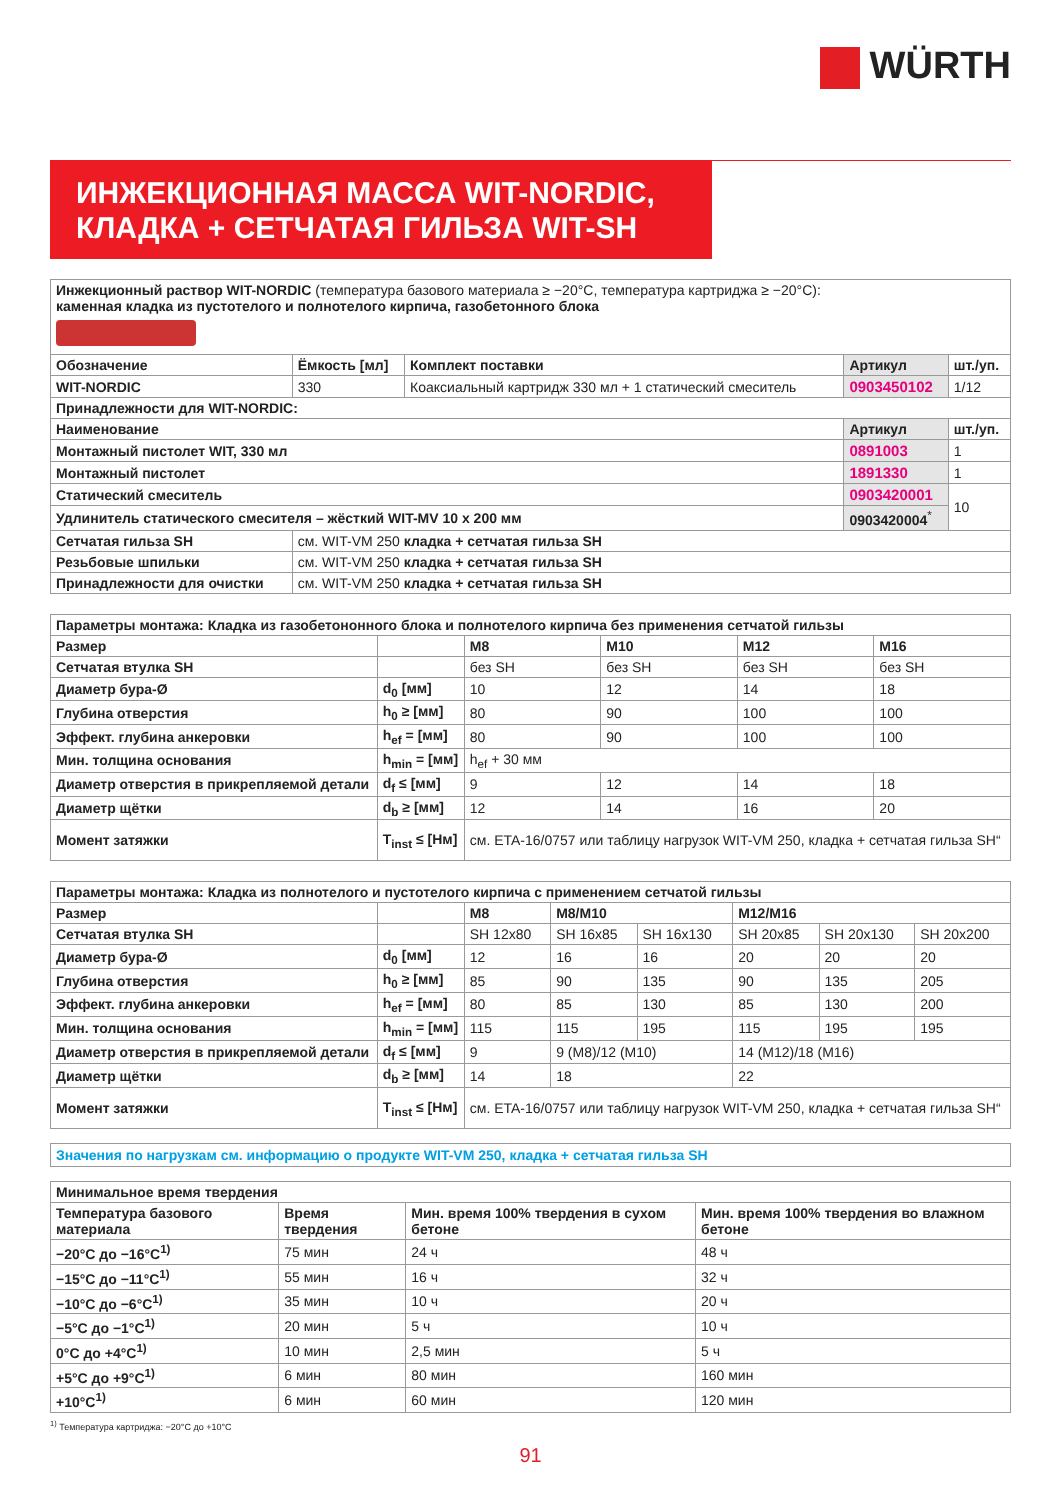WÜRTH
ИНЖЕКЦИОННАЯ МАССА WIT-NORDIC,
КЛАДКА + СЕТЧАТАЯ ГИЛЬЗА WIT-SH
| Инжекционный раствор WIT-NORDIC (температура базового материала ≥ −20°C, температура картриджа ≥ −20°C): каменная кладка из пустотелого и полнотелого кирпича, газобетонного блока | | | | |
| Обозначение | Ёмкость [мл] | Комплект поставки | Артикул | шт./уп. |
| WIT-NORDIC | 330 | Коаксиальный картридж 330 мл + 1 статический смеситель | 0903450102 | 1/12 |
| Принадлежности для WIT-NORDIC: | | | | |
| Наименование | | | Артикул | шт./уп. |
| Монтажный пистолет WIT, 330 мл | | | 0891003 | 1 |
| Монтажный пистолет | | | 1891330 | 1 |
| Статический смеситель | | | 0903420001 | 10 |
| Удлинитель статического смесителя – жёсткий WIT-MV 10 x 200 мм | | | 0903420004<sup>*</sup> | |
| Сетчатая гильза SH | см. WIT-VM 250 кладка + сетчатая гильза SH | | | |
| Резьбовые шпильки | см. WIT-VM 250 кладка + сетчатая гильза SH | | | |
| Принадлежности для очистки | см. WIT-VM 250 кладка + сетчатая гильза SH | | | |
| Параметры монтажа: Кладка из газобетононного блока и полнотелого кирпича без применения сетчатой гильзы | | | | | |
| --- | --- | --- | --- | --- | --- |
| Размер | | M8 | M10 | M12 | M16 |
| Сетчатая втулка SH | | без SH | без SH | без SH | без SH |
| Диаметр бура-Ø | d<sub>0</sub> [мм] | 10 | 12 | 14 | 18 |
| Глубина отверстия | h<sub>0</sub> ≥ [мм] | 80 | 90 | 100 | 100 |
| Эффект. глубина анкеровки | h<sub>ef</sub> = [мм] | 80 | 90 | 100 | 100 |
| Мин. толщина основания | h<sub>min</sub> = [мм] | h<sub>ef</sub> + 30 мм | | | |
| Диаметр отверстия в прикрепляемой детали | d<sub>f</sub> ≤ [мм] | 9 | 12 | 14 | 18 |
| Диаметр щётки | d<sub>b</sub> ≥ [мм] | 12 | 14 | 16 | 20 |
| Момент затяжки | T<sub>inst</sub> ≤ [Нм] | см. ETA-16/0757 или таблицу нагрузок WIT-VM 250, кладка + сетчатая гильза SH“ | | | |
| Параметры монтажа: Кладка из полнотелого и пустотелого кирпича с применением сетчатой гильзы | | | | | | | |
| --- | --- | --- | --- | --- | --- | --- | --- |
| Размер | | M8 | M8/M10 | | M12/M16 | | |
| Сетчатая втулка SH | | SH 12x80 | SH 16x85 | SH 16x130 | SH 20x85 | SH 20x130 | SH 20x200 |
| Диаметр бура-Ø | d<sub>0</sub> [мм] | 12 | 16 | 16 | 20 | 20 | 20 |
| Глубина отверстия | h<sub>0</sub> ≥ [мм] | 85 | 90 | 135 | 90 | 135 | 205 |
| Эффект. глубина анкеровки | h<sub>ef</sub> = [мм] | 80 | 85 | 130 | 85 | 130 | 200 |
| Мин. толщина основания | h<sub>min</sub> = [мм] | 115 | 115 | 195 | 115 | 195 | 195 |
| Диаметр отверстия в прикрепляемой детали | d<sub>f</sub> ≤ [мм] | 9 | 9 (M8)/12 (M10) | | 14 (M12)/18 (M16) | | |
| Диаметр щётки | d<sub>b</sub> ≥ [мм] | 14 | 18 | | 22 | | |
| Момент затяжки | T<sub>inst</sub> ≤ [Нм] | см. ETA-16/0757 или таблицу нагрузок WIT-VM 250, кладка + сетчатая гильза SH“ | | | | | |
Значения по нагрузкам см. информацию о продукте WIT-VM 250, кладка + сетчатая гильза SH
| Минимальное время твердения | | | |
| --- | --- | --- | --- |
| Температура базового материала | Время твердения | Мин. время 100% твердения в сухом бетоне | Мин. время 100% твердения во влажном бетоне |
| −20°C до −16°C<sup>1)</sup> | 75 мин | 24 ч | 48 ч |
| −15°C до −11°C<sup>1)</sup> | 55 мин | 16 ч | 32 ч |
| −10°C до −6°C<sup>1)</sup> | 35 мин | 10 ч | 20 ч |
| −5°C до −1°C<sup>1)</sup> | 20 мин | 5 ч | 10 ч |
| 0°C до +4°C<sup>1)</sup> | 10 мин | 2,5 мин | 5 ч |
| +5°C до +9°C<sup>1)</sup> | 6 мин | 80 мин | 160 мин |
| +10°C<sup>1)</sup> | 6 мин | 60 мин | 120 мин |
<sup>1)</sup> Температура картриджа: −20°C до +10°C
91